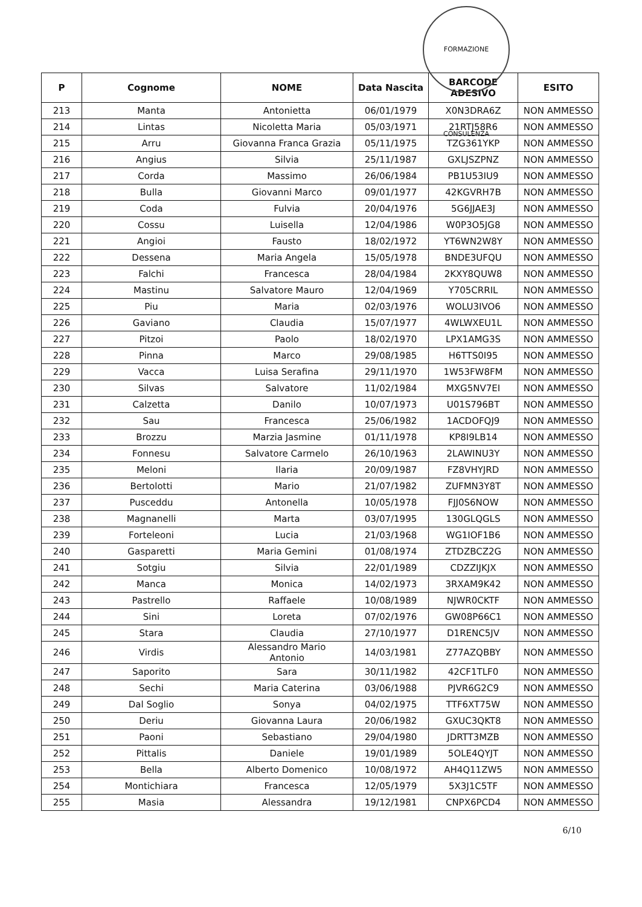FORMAZIONE CONSULENZA
| P | Cognome | NOME | Data Nascita | BARCODE ADESIVO | ESITO |
| --- | --- | --- | --- | --- | --- |
| 213 | Manta | Antonietta | 06/01/1979 | X0N3DRA6Z | NON AMMESSO |
| 214 | Lintas | Nicoletta Maria | 05/03/1971 | 21RTJ58R6 | NON AMMESSO |
| 215 | Arru | Giovanna Franca Grazia | 05/11/1975 | TZG361YKP | NON AMMESSO |
| 216 | Angius | Silvia | 25/11/1987 | GXLJSZPNZ | NON AMMESSO |
| 217 | Corda | Massimo | 26/06/1984 | PB1U53IU9 | NON AMMESSO |
| 218 | Bulla | Giovanni Marco | 09/01/1977 | 42KGVRH7B | NON AMMESSO |
| 219 | Coda | Fulvia | 20/04/1976 | 5G6JJAE3J | NON AMMESSO |
| 220 | Cossu | Luisella | 12/04/1986 | W0P3O5JG8 | NON AMMESSO |
| 221 | Angioi | Fausto | 18/02/1972 | YT6WN2W8Y | NON AMMESSO |
| 222 | Dessena | Maria Angela | 15/05/1978 | BNDE3UFQU | NON AMMESSO |
| 223 | Falchi | Francesca | 28/04/1984 | 2KXY8QUW8 | NON AMMESSO |
| 224 | Mastinu | Salvatore Mauro | 12/04/1969 | Y705CRRIL | NON AMMESSO |
| 225 | Piu | Maria | 02/03/1976 | WOLU3IVO6 | NON AMMESSO |
| 226 | Gaviano | Claudia | 15/07/1977 | 4WLWXEU1L | NON AMMESSO |
| 227 | Pitzoi | Paolo | 18/02/1970 | LPX1AMG3S | NON AMMESSO |
| 228 | Pinna | Marco | 29/08/1985 | H6TTS0I95 | NON AMMESSO |
| 229 | Vacca | Luisa Serafina | 29/11/1970 | 1W53FW8FM | NON AMMESSO |
| 230 | Silvas | Salvatore | 11/02/1984 | MXG5NV7EI | NON AMMESSO |
| 231 | Calzetta | Danilo | 10/07/1973 | U01S796BT | NON AMMESSO |
| 232 | Sau | Francesca | 25/06/1982 | 1ACDOFQJ9 | NON AMMESSO |
| 233 | Brozzu | Marzia Jasmine | 01/11/1978 | KP8I9LB14 | NON AMMESSO |
| 234 | Fonnesu | Salvatore Carmelo | 26/10/1963 | 2LAWINU3Y | NON AMMESSO |
| 235 | Meloni | Ilaria | 20/09/1987 | FZ8VHYJRD | NON AMMESSO |
| 236 | Bertolotti | Mario | 21/07/1982 | ZUFMN3Y8T | NON AMMESSO |
| 237 | Pusceddu | Antonella | 10/05/1978 | FJJ0S6NOW | NON AMMESSO |
| 238 | Magnanelli | Marta | 03/07/1995 | 130GLQGLS | NON AMMESSO |
| 239 | Forteleoni | Lucia | 21/03/1968 | WG1IOF1B6 | NON AMMESSO |
| 240 | Gasparetti | Maria Gemini | 01/08/1974 | ZTDZBCZ2G | NON AMMESSO |
| 241 | Sotgiu | Silvia | 22/01/1989 | CDZZIJKJX | NON AMMESSO |
| 242 | Manca | Monica | 14/02/1973 | 3RXAM9K42 | NON AMMESSO |
| 243 | Pastrello | Raffaele | 10/08/1989 | NJWR0CKTF | NON AMMESSO |
| 244 | Sini | Loreta | 07/02/1976 | GW08P66C1 | NON AMMESSO |
| 245 | Stara | Claudia | 27/10/1977 | D1RENC5JV | NON AMMESSO |
| 246 | Virdis | Alessandro Mario Antonio | 14/03/1981 | Z77AZQBBY | NON AMMESSO |
| 247 | Saporito | Sara | 30/11/1982 | 42CF1TLF0 | NON AMMESSO |
| 248 | Sechi | Maria Caterina | 03/06/1988 | PJVR6G2C9 | NON AMMESSO |
| 249 | Dal Soglio | Sonya | 04/02/1975 | TTF6XT75W | NON AMMESSO |
| 250 | Deriu | Giovanna Laura | 20/06/1982 | GXUC3QKT8 | NON AMMESSO |
| 251 | Paoni | Sebastiano | 29/04/1980 | JDRTT3MZB | NON AMMESSO |
| 252 | Pittalis | Daniele | 19/01/1989 | 5OLE4QYJT | NON AMMESSO |
| 253 | Bella | Alberto Domenico | 10/08/1972 | AH4Q11ZW5 | NON AMMESSO |
| 254 | Montichiara | Francesca | 12/05/1979 | 5X3J1C5TF | NON AMMESSO |
| 255 | Masia | Alessandra | 19/12/1981 | CNPX6PCD4 | NON AMMESSO |
6/10